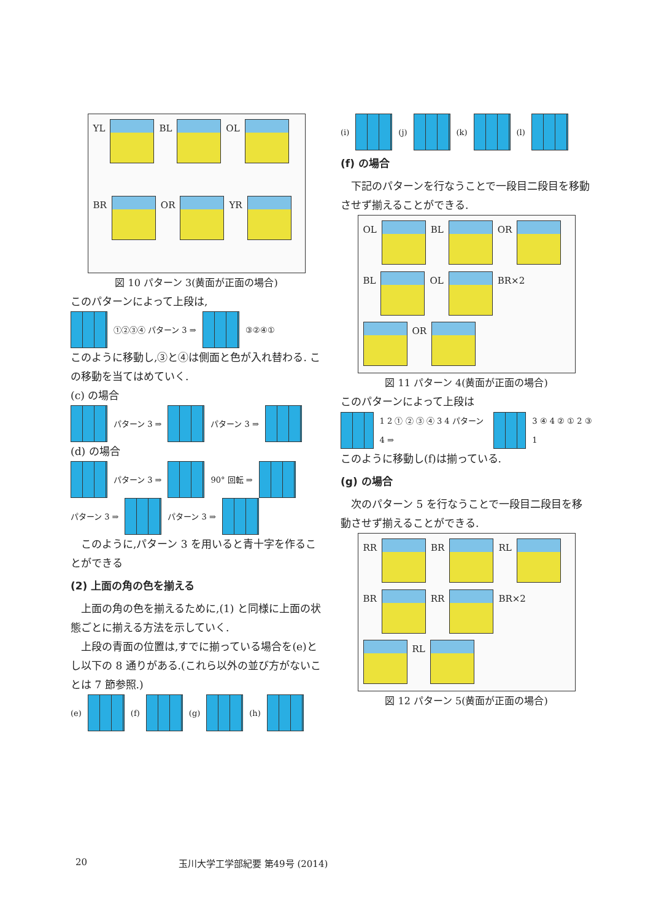YL
BL
OL
BR
OR
YR
図 10 パターン 3(黄面が正面の場合)
このパターンによって上段は,
①②③④ パターン 3 ⇒ ③②④①
このように移動し,③と④は側面と色が入れ替わる. この移動を当てはめていく.
(c) の場合
パターン 3 ⇒
パターン 3 ⇒
(d) の場合
パターン 3 ⇒
90° 回転 ⇒
パターン 3 ⇒
パターン 3 ⇒
このように,パターン 3 を用いると青十字を作ることができる
(2) 上面の角の色を揃える
上面の角の色を揃えるために,(1) と同様に上面の状態ごとに揃える方法を示していく.
上段の青面の位置は,すでに揃っている場合を(e)とし以下の 8 通りがある.(これら以外の並び方がないことは 7 節参照.)
(e)
(f)
(g)
(h)
(i)
(j)
(k)
(l)
(f) の場合
下記のパターンを行なうことで一段目二段目を移動させず揃えることができる.
OL
BL
OR
BL
OL
BR×2
OR
図 11 パターン 4(黄面が正面の場合)
このパターンによって上段は
1 2 ① ② ③ ④ 3 4 パターン 4 ⇒ 3 ④ 4 ② ① 2 ③ 1
このように移動し(f)は揃っている.
(g) の場合
次のパターン 5 を行なうことで一段目二段目を移動させず揃えることができる.
RR
BR
RL
BR
RR
BR×2
RL
図 12 パターン 5(黄面が正面の場合)
20 玉川大学工学部紀要 第49号 (2014)